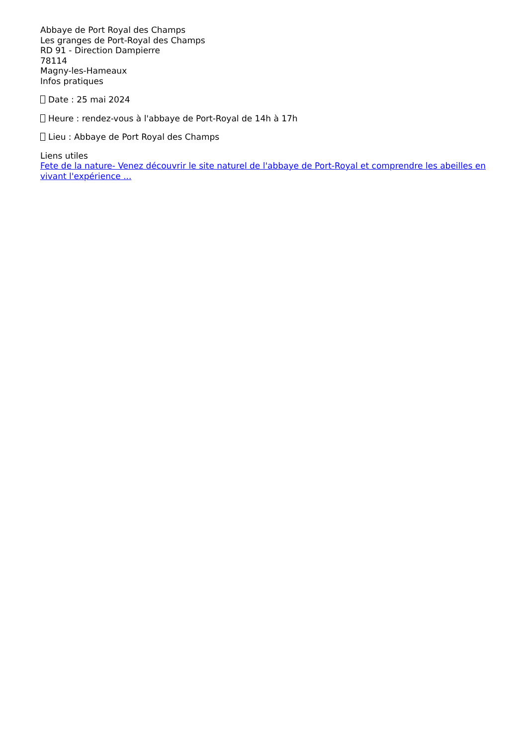Abbaye de Port Royal des Champs
Les granges de Port-Royal des Champs
RD 91 - Direction Dampierre
78114
Magny-les-Hameaux
Infos pratiques
Date : 25 mai 2024
Heure : rendez-vous à l'abbaye de Port-Royal de 14h à 17h
Lieu : Abbaye de Port Royal des Champs
Liens utiles
Fete de la nature- Venez découvrir le site naturel de l'abbaye de Port-Royal et comprendre les abeilles en vivant l'expérience ...